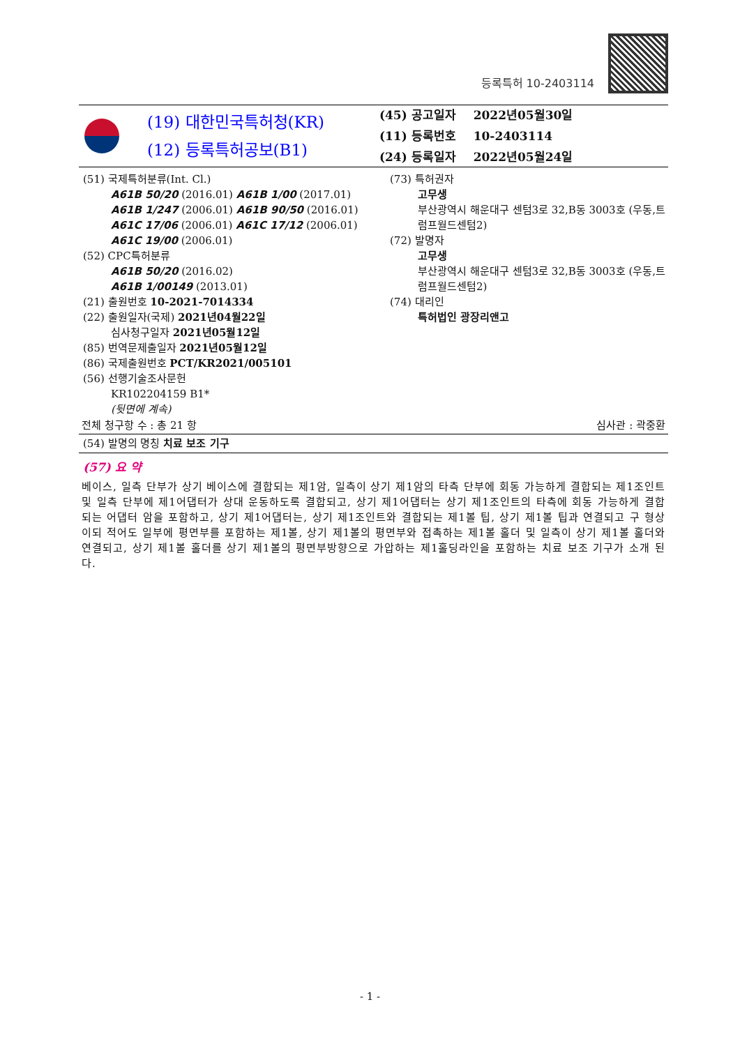등록특허 10-2403114
(19) 대한민국특허청(KR)
(12) 등록특허공보(B1)
| (45) 공고일자 | 2022년05월30일 |
| (11) 등록번호 | 10-2403114 |
| (24) 등록일자 | 2022년05월24일 |
(51) 국제특허분류(Int. Cl.)
A61B 50/20 (2016.01) A61B 1/00 (2017.01)
A61B 1/247 (2006.01) A61B 90/50 (2016.01)
A61C 17/06 (2006.01) A61C 17/12 (2006.01)
A61C 19/00 (2006.01)
(52) CPC특허분류
A61B 50/20 (2016.02)
A61B 1/00149 (2013.01)
(21) 출원번호 10-2021-7014334
(22) 출원일자(국제) 2021년04월22일
심사청구일자 2021년05월12일
(85) 번역문제출일자 2021년05월12일
(86) 국제출원번호 PCT/KR2021/005101
(56) 선행기술조사문헌
KR102204159 B1*
(뒷면에 계속)
(73) 특허권자
고무생
부산광역시 해운대구 센텀3로 32,B동 3003호 (우동,트럼프월드센텀2)
(72) 발명자
고무생
부산광역시 해운대구 센텀3로 32,B동 3003호 (우동,트럼프월드센텀2)
(74) 대리인
특허법인 광장리앤고
전체 청구항 수 : 총 21 항 심사관 : 곽중환
(54) 발명의 명칭 치료 보조 기구
(57) 요 약
베이스, 일측 단부가 상기 베이스에 결합되는 제1암, 일측이 상기 제1암의 타측 단부에 회동 가능하게 결합되는 제1조인트 및 일측 단부에 제1어댑터가 상대 운동하도록 결합되고, 상기 제1어댑터는 상기 제1조인트의 타측에 회동 가능하게 결합되는 어댑터 암을 포함하고, 상기 제1어댑터는, 상기 제1조인트와 결합되는 제1볼 팁, 상기 제1볼 팁과 연결되고 구 형상이되 적어도 일부에 평면부를 포함하는 제1볼, 상기 제1볼의 평면부와 접촉하는 제1볼 홀더 및 일측이 상기 제1볼 홀더와 연결되고, 상기 제1볼 홀더를 상기 제1볼의 평면부방향으로 가압하는 제1홀딩라인을 포함하는 치료 보조 기구가 소개 된다.
- 1 -